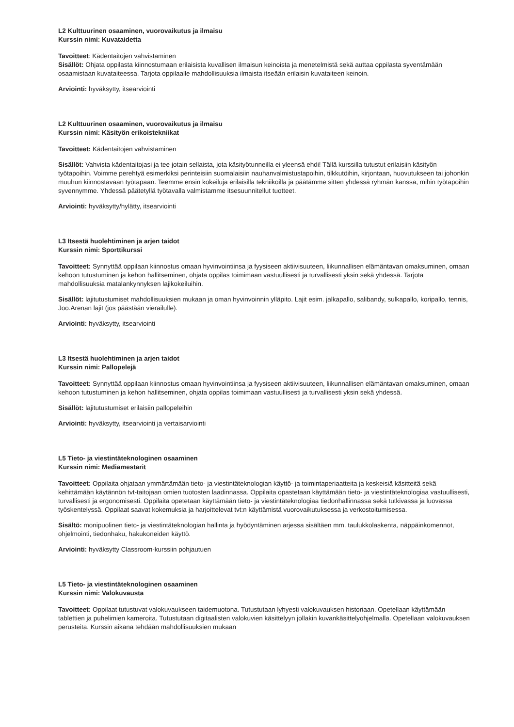L2 Kulttuurinen osaaminen, vuorovaikutus ja ilmaisu
Kurssin nimi: Kuvataidetta
Tavoitteet: Kädentaitojen vahvistaminen
Sisällöt: Ohjata oppilasta kiinnostumaan erilaisista kuvallisen ilmaisun keinoista ja menetelmistä sekä auttaa oppilasta syventämään osaamistaan kuvataiteessa. Tarjota oppilaalle mahdollisuuksia ilmaista itseään erilaisin kuvataiteen keinoin.
Arviointi: hyväksytty, itsearviointi
L2 Kulttuurinen osaaminen, vuorovaikutus ja ilmaisu
Kurssin nimi: Käsityön erikoistekniikat
Tavoitteet: Kädentaitojen vahvistaminen
Sisällöt: Vahvista kädentaitojasi ja tee jotain sellaista, jota käsityötunneilla ei yleensä ehdi! Tällä kurssilla tutustut erilaisiin käsityön työtapoihin. Voimme perehtyä esimerkiksi perinteisiin suomalaisiin nauhanvalmistustapoihin, tilkkutöihin, kirjontaan, huovutukseen tai johonkin muuhun kiinnostavaan työtapaan. Teemme ensin kokeiluja erilaisilla tekniikoilla ja päätämme sitten yhdessä ryhmän kanssa, mihin työtapoihin syvennymme. Yhdessä päätetyllä työtavalla valmistamme itsesuunnitellut tuotteet.
Arviointi: hyväksytty/hylätty, itsearviointi
L3 Itsestä huolehtiminen ja arjen taidot
Kurssin nimi: Sporttikurssi
Tavoitteet: Synnyttää oppilaan kiinnostus omaan hyvinvointiinsa ja fyysiseen aktiivisuuteen, liikunnallisen elämäntavan omaksuminen, omaan kehoon tutustuminen ja kehon hallitseminen, ohjata oppilas toimimaan vastuullisesti ja turvallisesti yksin sekä yhdessä. Tarjota mahdollisuuksia matalankynnyksen lajikokeiluihin.
Sisällöt: lajitutustumiset mahdollisuuksien mukaan ja oman hyvinvoinnin ylläpito. Lajit esim. jalkapallo, salibandy, sulkapallo, koripallo, tennis, Joo.Arenan lajit (jos päästään vierailulle).
Arviointi: hyväksytty, itsearviointi
L3 Itsestä huolehtiminen ja arjen taidot
Kurssin nimi: Pallopelejä
Tavoitteet: Synnyttää oppilaan kiinnostus omaan hyvinvointiinsa ja fyysiseen aktiivisuuteen, liikunnallisen elämäntavan omaksuminen, omaan kehoon tutustuminen ja kehon hallitseminen, ohjata oppilas toimimaan vastuullisesti ja turvallisesti yksin sekä yhdessä.
Sisällöt: lajitutustumiset erilaisiin pallopeleihin
Arviointi: hyväksytty, itsearviointi ja vertaisarviointi
L5 Tieto- ja viestintäteknologinen osaaminen
Kurssin nimi: Mediamestarit
Tavoitteet: Oppilaita ohjataan ymmärtämään tieto- ja viestintäteknologian käyttö- ja toimintaperiaatteita ja keskeisiä käsitteitä sekä kehittämään käytännön tvt-taitojaan omien tuotosten laadinnassa. Oppilaita opastetaan käyttämään tieto- ja viestintäteknologiaa vastuullisesti, turvallisesti ja ergonomisesti. Oppilaita opetetaan käyttämään tieto- ja viestintäteknologiaa tiedonhallinnassa sekä tutkivassa ja luovassa työskentelyssä. Oppilaat saavat kokemuksia ja harjoittelevat tvt:n käyttämistä vuorovaikutuksessa ja verkostoitumisessa.
Sisältö: monipuolinen tieto- ja viestintäteknologian hallinta ja hyödyntäminen arjessa sisältäen mm. taulukkolaskenta, näppäinkomennot, ohjelmointi, tiedonhaku, hakukoneiden käyttö.
Arviointi: hyväksytty Classroom-kurssiin pohjautuen
L5 Tieto- ja viestintäteknologinen osaaminen
Kurssin nimi: Valokuvausta
Tavoitteet: Oppilaat tutustuvat valokuvaukseen taidemuotona. Tutustutaan lyhyesti valokuvauksen historiaan. Opetellaan käyttämään tablettien ja puhelimien kameroita. Tutustutaan digitaalisten valokuvien käsittelyyn jollakin kuvankäsittelyohjelmalla. Opetellaan valokuvauksen perusteita. Kurssin aikana tehdään mahdollisuuksien mukaan